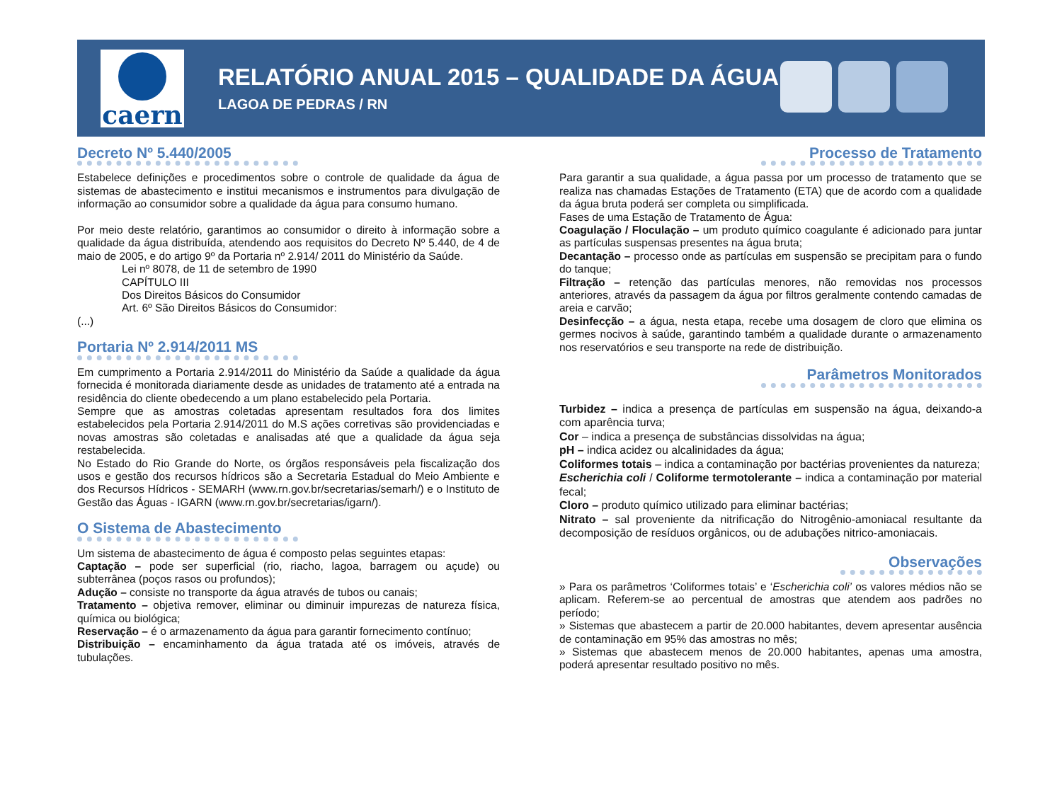caern
RELATÓRIO ANUAL 2015 – QUALIDADE DA ÁGUA
LAGOA DE PEDRAS / RN
Decreto Nº 5.440/2005
Estabelece definições e procedimentos sobre o controle de qualidade da água de sistemas de abastecimento e institui mecanismos e instrumentos para divulgação de informação ao consumidor sobre a qualidade da água para consumo humano.
Por meio deste relatório, garantimos ao consumidor o direito à informação sobre a qualidade da água distribuída, atendendo aos requisitos do Decreto Nº 5.440, de 4 de maio de 2005, e do artigo 9º da Portaria nº 2.914/ 2011 do Ministério da Saúde.
Lei nº 8078, de 11 de setembro de 1990
CAPÍTULO III
Dos Direitos Básicos do Consumidor
Art. 6º São Direitos Básicos do Consumidor:
(...)
Portaria Nº 2.914/2011 MS
Em cumprimento a Portaria 2.914/2011 do Ministério da Saúde a qualidade da água fornecida é monitorada diariamente desde as unidades de tratamento até a entrada na residência do cliente obedecendo a um plano estabelecido pela Portaria.
Sempre que as amostras coletadas apresentam resultados fora dos limites estabelecidos pela Portaria 2.914/2011 do M.S ações corretivas são providenciadas e novas amostras são coletadas e analisadas até que a qualidade da água seja restabelecida.
No Estado do Rio Grande do Norte, os órgãos responsáveis pela fiscalização dos usos e gestão dos recursos hídricos são a Secretaria Estadual do Meio Ambiente e dos Recursos Hídricos - SEMARH (www.rn.gov.br/secretarias/semarh/) e o Instituto de Gestão das Águas - IGARN (www.rn.gov.br/secretarias/igarn/).
O Sistema de Abastecimento
Um sistema de abastecimento de água é composto pelas seguintes etapas:
Captação – pode ser superficial (rio, riacho, lagoa, barragem ou açude) ou subterrânea (poços rasos ou profundos);
Adução – consiste no transporte da água através de tubos ou canais;
Tratamento – objetiva remover, eliminar ou diminuir impurezas de natureza física, química ou biológica;
Reservação – é o armazenamento da água para garantir fornecimento contínuo;
Distribuição – encaminhamento da água tratada até os imóveis, através de tubulações.
Processo de Tratamento
Para garantir a sua qualidade, a água passa por um processo de tratamento que se realiza nas chamadas Estações de Tratamento (ETA) que de acordo com a qualidade da água bruta poderá ser completa ou simplificada.
Fases de uma Estação de Tratamento de Água:
Coagulação / Floculação – um produto químico coagulante é adicionado para juntar as partículas suspensas presentes na água bruta;
Decantação – processo onde as partículas em suspensão se precipitam para o fundo do tanque;
Filtração – retenção das partículas menores, não removidas nos processos anteriores, através da passagem da água por filtros geralmente contendo camadas de areia e carvão;
Desinfecção – a água, nesta etapa, recebe uma dosagem de cloro que elimina os germes nocivos à saúde, garantindo também a qualidade durante o armazenamento nos reservatórios e seu transporte na rede de distribuição.
Parâmetros Monitorados
Turbidez – indica a presença de partículas em suspensão na água, deixando-a com aparência turva;
Cor – indica a presença de substâncias dissolvidas na água;
pH – indica acidez ou alcalinidades da água;
Coliformes totais – indica a contaminação por bactérias provenientes da natureza;
Escherichia coli / Coliforme termotolerante – indica a contaminação por material fecal;
Cloro – produto químico utilizado para eliminar bactérias;
Nitrato – sal proveniente da nitrificação do Nitrogênio-amoniacal resultante da decomposição de resíduos orgânicos, ou de adubações nitrico-amoniacais.
Observações
» Para os parâmetros ‘Coliformes totais’ e ‘Escherichia coli’ os valores médios não se aplicam. Referem-se ao percentual de amostras que atendem aos padrões no período;
» Sistemas que abastecem a partir de 20.000 habitantes, devem apresentar ausência de contaminação em 95% das amostras no mês;
» Sistemas que abastecem menos de 20.000 habitantes, apenas uma amostra, poderá apresentar resultado positivo no mês.